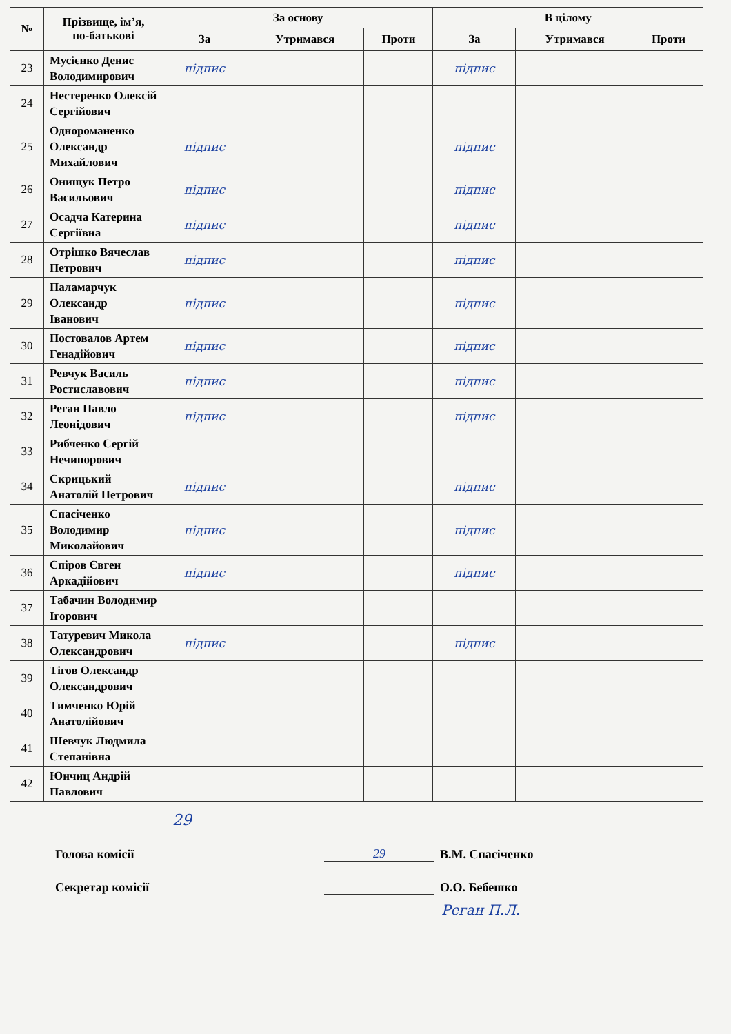| № | Прізвище, ім’я, по-батькові | За основу | | | В цілому | | |
| --- | --- | --- | --- | --- | --- | --- | --- |
| | | За | Утримався | Проти | За | Утримався | Проти |
| 23 | Мусієнко Денис Володимирович | підпис | | | підпис | | |
| 24 | Нестеренко Олексій Сергійович | | | | | | |
| 25 | Однороманенко Олександр Михайлович | підпис | | | підпис | | |
| 26 | Онищук Петро Васильович | підпис | | | підпис | | |
| 27 | Осадча Катерина Сергіївна | підпис | | | підпис | | |
| 28 | Отрішко Вячеслав Петрович | підпис | | | підпис | | |
| 29 | Паламарчук Олександр Іванович | підпис | | | підпис | | |
| 30 | Постовалов Артем Генадійович | підпис | | | підпис | | |
| 31 | Ревчук Василь Ростиславович | підпис | | | підпис | | |
| 32 | Реган Павло Леонідович | підпис | | | підпис | | |
| 33 | Рибченко Сергій Нечипорович | | | | | | |
| 34 | Скрицький Анатолій Петрович | підпис | | | підпис | | |
| 35 | Спасіченко Володимир Миколайович | підпис | | | підпис | | |
| 36 | Спіров Євген Аркадійович | підпис | | | підпис | | |
| 37 | Табачин Володимир Ігорович | | | | | | |
| 38 | Татуревич Микола Олександрович | підпис | | | підпис | | |
| 39 | Тігов Олександр Олександрович | | | | | | |
| 40 | Тимченко Юрій Анатолійович | | | | | | |
| 41 | Шевчук Людмила Степанівна | | | | | | |
| 42 | Юнчиц Андрій Павлович | | | | | | |
29
Голова комісії
29
В.М. Спасіченко
Секретар комісії
О.О. Бебешко
Реган П.Л.